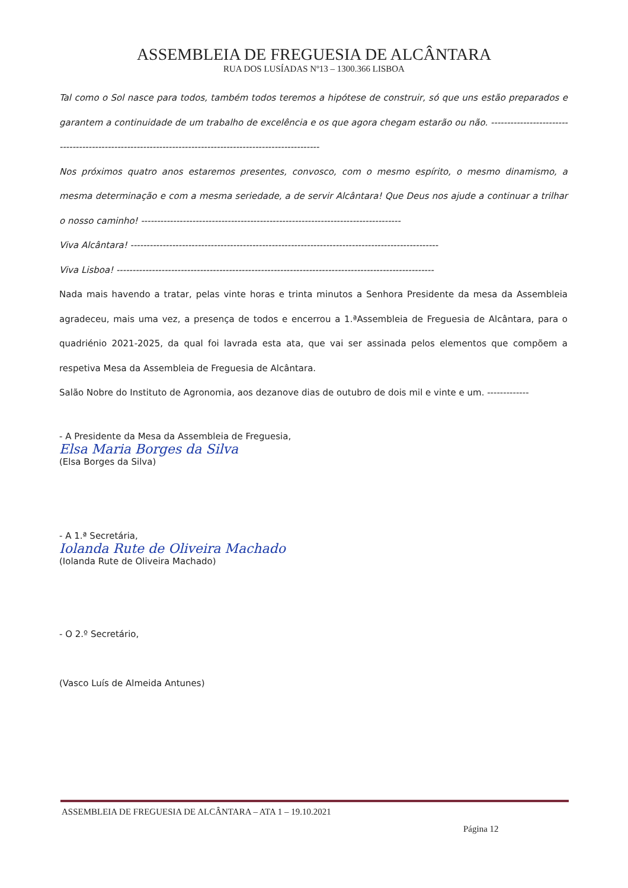ASSEMBLEIA DE FREGUESIA DE ALCÂNTARA
RUA DOS LUSÍADAS Nº13 – 1300.366 LISBOA
Tal como o Sol nasce para todos, também todos teremos a hipótese de construir, só que uns estão preparados e garantem a continuidade de um trabalho de excelência e os que agora chegam estarão ou não. ---------------------------------------------------------------------------------------------------------
Nos próximos quatro anos estaremos presentes, convosco, com o mesmo espírito, o mesmo dinamismo, a mesma determinação e com a mesma seriedade, a de servir Alcântara! Que Deus nos ajude a continuar a trilhar o nosso caminho! ---------------------------------------------------------------------------------
Viva Alcântara! ------------------------------------------------------------------------------------------------
Viva Lisboa! ---------------------------------------------------------------------------------------------------
Nada mais havendo a tratar, pelas vinte horas e trinta minutos a Senhora Presidente da mesa da Assembleia agradeceu, mais uma vez, a presença de todos e encerrou a 1.ªAssembleia de Freguesia de Alcântara, para o quadriénio 2021-2025, da qual foi lavrada esta ata, que vai ser assinada pelos elementos que compõem a respetiva Mesa da Assembleia de Freguesia de Alcântara.
Salão Nobre do Instituto de Agronomia, aos dezanove dias de outubro de dois mil e vinte e um. -------------
- A Presidente da Mesa da Assembleia de Freguesia,
Elsa Maria Borges da Silva
(Elsa Borges da Silva)
- A 1.ª Secretária,
Iolanda Rute de Oliveira Machado
(Iolanda Rute de Oliveira Machado)
- O 2.º Secretário,
(Vasco Luís de Almeida Antunes)
ASSEMBLEIA DE FREGUESIA DE ALCÂNTARA – ATA 1 – 19.10.2021
Página 12